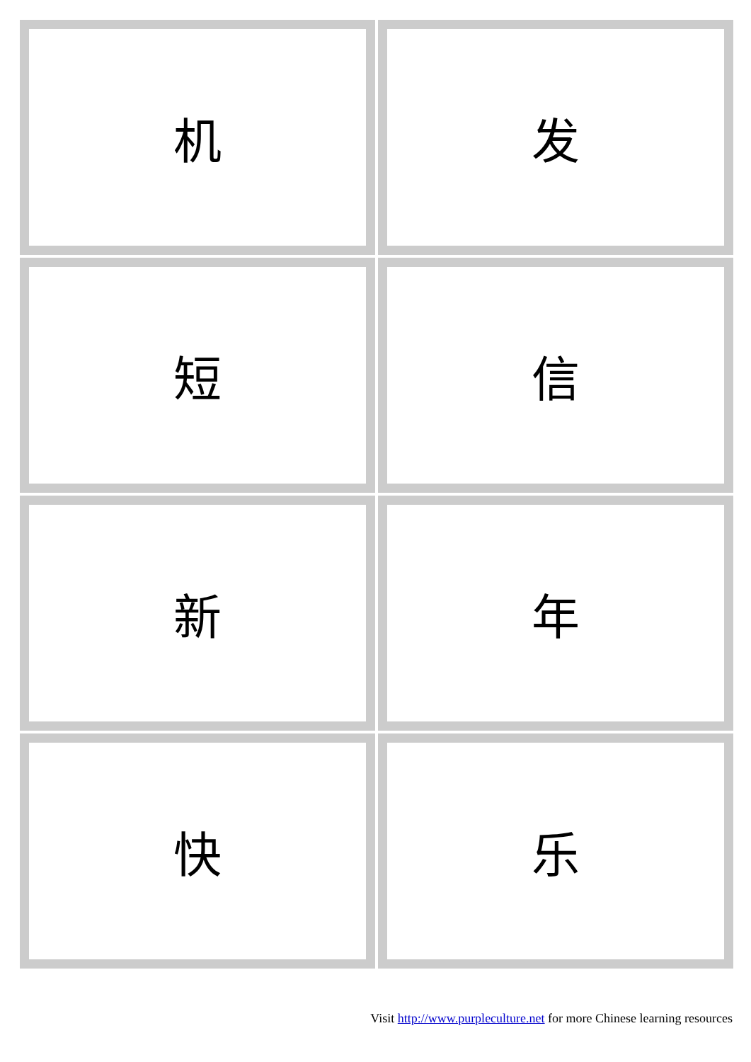| 机 | 发 |
| 短 | 信 |
| 新 | 年 |
| 快 | 乐 |
Visit http://www.purpleculture.net for more Chinese learning resources